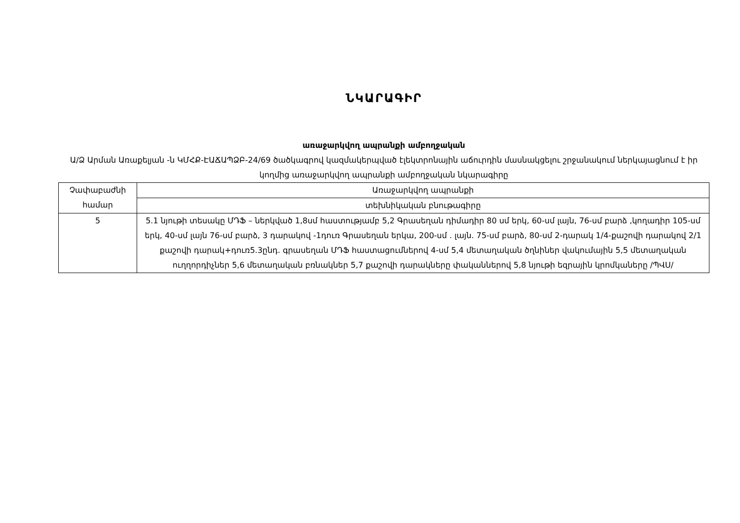ՆԿԱՐԱԳԻՐ
առաջարկվող ապրանքի ամբողջական
Ա/Ձ Արման Առաքելյան -ն ԿՄՀՔ-ԷԱՃԱՊՁԲ-24/69 ծածկագրով կազմակերպված էլեկտրոնային աճուրդին մասնակցելու շրջանակում ներկայացնում է իր կողմից առաջարկվող ապրանքի ամբողջական նկարագիրը
| Չափաբաժնի համար | Առաջարկվող ապրանքի |
| | տեխնիկական բնութագիրը |
| 5 | 5.1 նյութի տեսակը ՄԴՖ – ներկված 1,8սմ հաստությամբ 5,2 Գրասեղան դիմադիր 80 սմ երկ, 60-սմ լայն, 76-սմ բարձ ,կողադիր 105-սմ երկ, 40-սմ լայն 76-սմ բարձ, 3 դարակով -1դուռ Գրասեղան երկա, 200-սմ . լայն. 75-սմ բարձ, 80-սմ 2-դարակ 1/4-քաշովի դարակով 2/1 քաշովի դարակ+դուռ5.3ընդ. գրասեղան ՄԴՖ հաստացումներով 4-սմ 5,4 մետաղական ծղնիներ վակումային 5,5 մետաղական ուղղորդիչներ 5,6 մետաղական բռնակներ 5,7 քաշովի դարակները փականներով 5,8 նյութի եզրային կրոմկաները /ՊՎՍ/ |